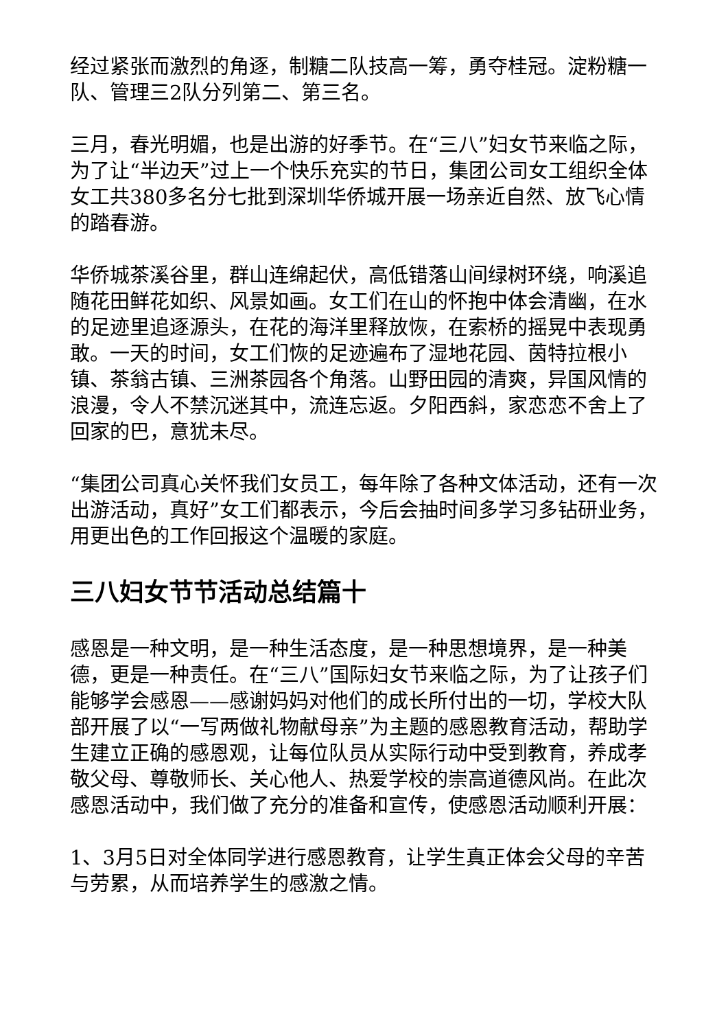经过紧张而激烈的角逐，制糖二队技高一筹，勇夺桂冠。淀粉糖一队、管理三2队分列第二、第三名。
三月，春光明媚，也是出游的好季节。在“三八”妇女节来临之际，为了让“半边天”过上一个快乐充实的节日，集团公司女工组织全体女工共380多名分七批到深圳华侨城开展一场亲近自然、放飞心情的踏春游。
华侨城茶溪谷里，群山连绵起伏，高低错落山间绿树环绕，响溪追随花田鲜花如织、风景如画。女工们在山的怀抱中体会清幽，在水的足迹里追逐源头，在花的海洋里释放恢，在索桥的摇晃中表现勇敢。一天的时间，女工们恢的足迹遍布了湿地花园、茵特拉根小镇、茶翁古镇、三洲茶园各个角落。山野田园的清爽，异国风情的浪漫，令人不禁沉迷其中，流连忘返。夕阳西斜，家恋恋不舍上了回家的巴，意犹未尽。
“集团公司真心关怀我们女员工，每年除了各种文体活动，还有一次出游活动，真好”女工们都表示，今后会抽时间多学习多钻研业务，用更出色的工作回报这个温暖的家庭。
三八妇女节节活动总结篇十
感恩是一种文明，是一种生活态度，是一种思想境界，是一种美德，更是一种责任。在“三八”国际妇女节来临之际，为了让孩子们能够学会感恩——感谢妈妈对他们的成长所付出的一切，学校大队部开展了以“一写两做礼物献母亲”为主题的感恩教育活动，帮助学生建立正确的感恩观，让每位队员从实际行动中受到教育，养成孝敬父母、尊敬师长、关心他人、热爱学校的崇高道德风尚。在此次感恩活动中，我们做了充分的准备和宣传，使感恩活动顺利开展：
1、3月5日对全体同学进行感恩教育，让学生真正体会父母的辛苦与劳累，从而培养学生的感激之情。